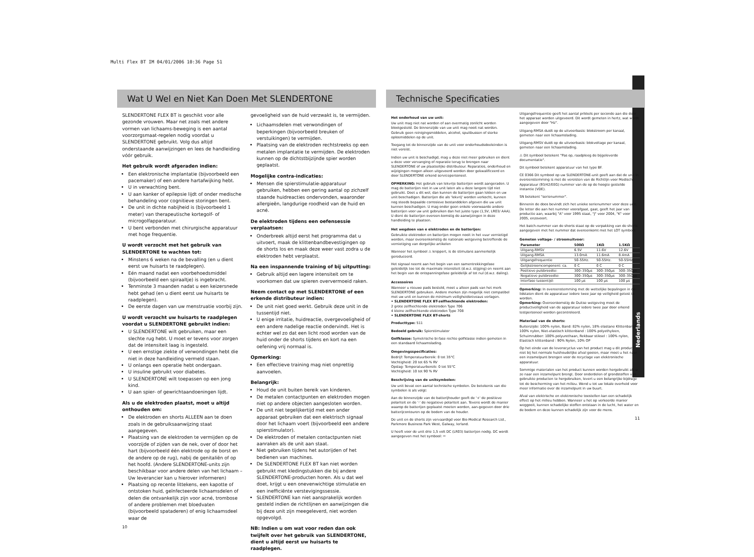Multi Flex BT IM 04/01/2006 10:36 Page 51
Nederlands
Wat U Wel en Niet Kan Doen Met SLENDERTONE
SLENDERTONE FLEX BT is geschikt voor alle gezonde vrouwen. Maar net zoals met andere vormen van lichaams-beweging is een aantal voorzorgsmaat-regelen nodig voordat u SLENDERTONE gebruikt. Volg dus altijd onderstaande aanwijzingen en lees de handleiding vóór gebruik.
Het gebruik wordt afgeraden indien:
Een elektronische implantatie (bijvoorbeeld een pacemaker) of een andere hartafwijking hebt.
U in verwachting bent.
U aan kanker of epilepsie lijdt of onder medische behandeling voor cognitieve storingen bent.
De unit in dichte nabijheid is (bijvoorbeeld 1 meter) van therapeutische kortegolf- of microgolfapparatuur.
U bent verbonden met chirurgische apparatuur met hoge frequentie.
U wordt verzocht met het gebruik van SLENDERTONE te wachten tot:
Minstens 6 weken na de bevalling (en u dient eerst uw huisarts te raadplegen).
Eén maand nadat een voorbehoedsmiddel (bijvoorbeeld een spiraaltje) is ingebracht.
Tenminste 3 maanden nadat u een keizersnede hebt gehad (en u dient eerst uw huisarts te raadplegen).
De eerste dagen van uw menstruatie voorbij zijn.
U wordt verzocht uw huisarts te raadplegen voordat u SLENDERTONE gebruikt indien:
U SLENDERTONE wilt gebruiken, maar een slechte rug hebt. U moet er tevens voor zorgen dat de intensiteit laag is ingesteld.
U een ernstige ziekte of verwondingen hebt die niet in deze handleiding vermeld staan.
U onlangs een operatie hebt ondergaan.
U insuline gebruikt voor diabetes.
U SLENDERTONE wilt toepassen op een jong kind.
U aan spier- of gewrichtaandoeningen lijdt.
Als u de elektroden plaatst, moet u altijd onthouden om:
De elektroden en shorts ALLEEN aan te doen zoals in de gebruiksaanwijzing staat aangegeven.
Plaatsing van de elektroden te vermijden op de voorzijde of zijden van de nek, over of door het hart (bijvoorbeeld één elektrode op de borst en de andere op de rug), nabij de genitaliën of op het hoofd. (Andere SLENDERTONE-units zijn beschikbaar voor andere delen van het lichaam – Uw leverancier kan u hierover informeren)
Plaatsing op recente littekens, een kapotte of ontstoken huid, geïnfecteerde lichaamsdelen of delen die ontvankelijk zijn voor acné, trombose of andere problemen met bloedvaten (bijvoorbeeld spataderen) of enig lichaamsdeel waar de
10
gevoeligheid van de huid verzwakt is, te vermijden.
Lichaamsdelen met verwondingen of beperkingen (bijvoorbeeld breuken of verstuikingen) te vermijden.
Plaatsing van de elektroden rechtstreeks op een metalen implantatie te vermijden. De elektroden kunnen op de dichtstbijzijnde spier worden geplaatst.
Mogelijke contra-indicaties:
Mensen die spierstimulatie-apparatuur gebruiken, hebben een gering aantal op zichzelf staande huidreacties ondervonden, waaronder allergieën, langdurige roodheid van de huid en acné.
De elektroden tijdens een oefensessie verplaatsen:
Onderbreek altijd eerst het programma dat u uitvoert, maak de klittenbandbevestigingen op de shorts los en maak deze weer vast zodra u de elektroden hebt verplaatst.
Na een inspannende training of bij uitputting:
Gebruik altijd een lagere intensiteit om te voorkomen dat uw spieren oververmoeid raken.
Neem contact op met SLENDERTONE of een erkende distributeur indien:
De unit niet goed werkt. Gebruik deze unit in de tussentijd niet.
U enige irritatie, huidreactie, overgevoeligheid of een andere nadelige reactie ondervindt. Het is echter wel zo dat een licht rood worden van de huid onder de shorts tijdens en kort na een oefening vrij normaal is.
Opmerking:
Een effectieve training mag niet onprettig aanvoelen.
Belangrijk:
Houd de unit buiten bereik van kinderen.
De metalen contactpunten en elektroden mogen niet op andere objecten aangesloten worden.
De unit niet tegelijkertijd met een ander apparaat gebruiken dat een elektrisch signaal door het lichaam voert (bijvoorbeeld een andere spierstimulator).
De elektroden of metalen contactpunten niet aanraken als de unit aan staat.
Niet gebruiken tijdens het autorijden of het bedienen van machines.
De SLENDERTONE FLEX BT kan niet worden gebruikt met kledingstukken die bij andere SLENDERTONE-producten horen. Als u dat wel doet, krijgt u een onevenwichtige stimulatie en een inefficiënte verstevigingssessie.
SLENDERTONE kan niet aansprakelijk worden gesteld indien de richtlijnen en aanwijzingen die bij deze unit zijn meegeleverd, niet worden opgevolgd.
NB: Indien u om wat voor reden dan ook twijfelt over het gebruik van SLENDERTONE, dient u altijd eerst uw huisarts te raadplegen.
Technische Specificaties
Het onderhoud van uw unit:
Uw unit mag niet nat worden of aan overmatig zonlicht worden blootgesteld. De binnenzijde van uw unit mag nooit nat worden. Gebruik geen reinigingsmiddelen, alcohol, spuitbussen of sterke oplosmiddelen op de unit.
Toegang tot de binnenzijde van de unit voor onderhoudsdoeleinden is niet vereist.
Indien uw unit is beschadigd, mag u deze niet meer gebruiken en dient u deze voor vervanging of reparatie terug te brengen naar SLENDERTONE of uw plaatselijke distributeur. Reparaties, onderhoud en wijzigingen mogen alleen uitgevoerd worden door gekwalificeerd en door SLENDERTONE erkend servicepersoneel.
OPMERKING: Het gebruik van lekvrije batterijen wordt aangeraden. U mag de batterijen niet in uw unit laten als u deze langere tijd niet gebruikt. Doet u dit wel, dan kunnen de batterijen gaan lekken en uw unit beschadigen. Batterijen die als 'lekvrij' worden verkocht, kunnen nog steeds bepaalde corrosieve bestanddelen afgeven die uw unit kunnen beschadigen. U mag onder geen enkele voorwaarde andere batterijen voor uw unit gebruiken dan het juiste type (1,5V, LR03/ AAA). U dient de batterijen overeen-komstig de aanwijzingen in deze handleiding te plaatsen.
Het wegdoen van e elektroden en de batterijen:
Gebruikte elektroden en batterijen mogen nooit in het vuur vernietigd worden, maar overeenkomstig de nationale wetgeving betreffende de vernietiging van dergelijke artikelen
Wanneer het symbool ⚠ knippert, is de stimulans aanmerkelijk gereduceerd.
Het signaal neemt aan het begin van een samentrekkingsfase geleidelijk toe tot de maximale intensiteit (d.w.z. stijging) en neemt aan het begin van de ontspanningsfase geleidelijk af tot nul (d.w.z. daling).
Accessoires
Wanneer u nieuwe pads besteld, moet u alleen pads van het merk SLENDERTONE gebruiken. Andere merken zijn mogelijk niet compatibel met uw unit en kunnen de minimum veiligheidsniveaus verlagen.
• SLENDERTONE FLEX BT-zelfhechtende elektroden:
2 grote zelfhechtende elektroden Type 706
4 kleine zelfhechtende elektroden Type 708
• SLENDERTONE FLEX BT-shorts
Producttype: 511
Bedoeld gebruik: Spierstimulator
Golfklasse: Symetrische bi-fase rechte golfklasse indien gemeten in een standaard lichaamslading.
Omgevingsspecificaties:
Bedrijf: Temperatuurbereik: 0 tot 35°C
Vochtigheid: 20 tot 65 % RV
Opslag: Temperatuurbereik: 0 tot 55°C
Vochtigheid: 10 tot 90 % RV
Beschrijving van de unitsymbolen:
Uw unit bevat een aantal technische symbolen. De betekenis van die symbolen is als volgt:
Aan de binnenzijde van de batterijhouder geeft de '+' de positieve polariteit en de '-' de negatieve polariteit aan. Tevens wordt de manier waarop de batterijen geplaatst moeten worden, aan-gegeven door drie batterijcontouren op de bodem van de houder.
De unit en de shorts zijn vervaardigd voor Bio-Medical Research Ltd., Parkmore Business Park West, Galway, Ierland.
U heeft voor de unit drie 1,5 volt DC (LR03) batterijen nodig. DC wordt aangegeven met het symbool: ⎓
Uitgangsfrequentie geeft het aantal prikkels per seconde aan die door het apparaat worden uitgevoerd. Dit wordt gemeten in hertz, wat wordt aangegeven door "Hz".
Uitgang-RMSA duidt op de uitvoerbasis: blokstroom per kanaal, gemeten naar een lichaamslading.
Uitgang-RMSV duidt op de uitvoerbasis: blokvoltage per kanaal, gemeten naar een lichaamslading.
⚠ Dit symbool betekent "Pas op, raadpleeg de bijgeleverde documentatie".
Dit symbool betekent apparatuur van het type BF.
CE 0366 Dit symbool op uw SLENDERTONE-unit geeft aan dat de unit in overeenstemming is met de vereisten van de Richtlijn voor Medische Apparatuur (93/42/EEG) nummer van de op de hoogte gestelde instantie (VDE).
SN betekent "serienummer".
Binnenin de doos bevindt zich het unieke serienummer voor deze unit. De letter die aan het nummer voorafgaat, gaat, geeft het jaar van productie aan, waarbij "A" voor 1995 staat, "J" voor 2004, "K" voor 2005, enzovoort.
Het batch-nummer van de shorts staat op de verpakking van de shorts aangegeven met het nummer dat overeenkomt met het LOT symbool.
Gemeten voltage- / stroomuitvoer:
| Parameter | 500Ω | 1KΩ | 1.5KΩ |
| --- | --- | --- | --- |
| Uitgang-RMSV | 6.5V | 11.6V | 12.6V |
| Uitgang-RMSA | 13.0mA | 11.6mA | 8.4mA |
| Uitgangsfrequentie | 50-55Hz. | 50-55Hz. | 50-55Hz. |
| Gelijkstroomcomponent: ca. | 0 C | 0 C | 0 C |
| Positieve pulsbreedte: | 300–350µs | 300–350µs | 300–350µs |
| Negatieve pulsbreedte: | 300–350µs | 300–350µs | 300–350µs |
| Interfase tussentijd: | 100 µs | 100 µs | 100 µs |
Opmerking: In overeenstemming met de wettelijke bepalingen in de lidstaten dient de apparatuur iedere twee jaar op veiligheid getest te worden.
Opmerking: Overeenkomstig de Duitse wetgeving moet de productveiligheid van de apparatuur iedere twee jaar door erkend testpersoneel worden gecontroleerd.
Materiaal van de shorts:
Buitenzijde: 100% nylon, Band: 82% nylon, 18% elastane Klittenband: 100% nylon, Niet-elastisch klittenband : 100% polyethyleen, Schuimrubber: 100% polyurethaan, Rekbaar stiksel : 100% nylon, Elastisch klittenband : 90% Nylon, 10% OP
Op het einde van de levenscyclus van het product mag u dit product niet bij het normale huishoudelijke afval gooien, maar moet u het naar een inzamelpunt brengen voor de recyclage van elektronische apparatuur.
Sommige materialen van het product kunnen worden hergebruikt als u ze naar een inzamelpunt brengt. Door onderdelen of grondstoffen van gebruikte producten te hergebruiken, levert u een belangrijke bijdrage tot de bescherming van het milieu. Wend u tot uw lokale overheid voor meer informatie over de inzamelpunt in uw buurt.
Afval van elektrische en elektronische toestellen kan een schadelijk effect op het milieu hebben. Wanneer u het op verkeerde manier weggooit, kunnen schadelijke stoffen ontstaan in de lucht, het water en de bodem en deze kunnen schadelijk zijn voor de mens.
11